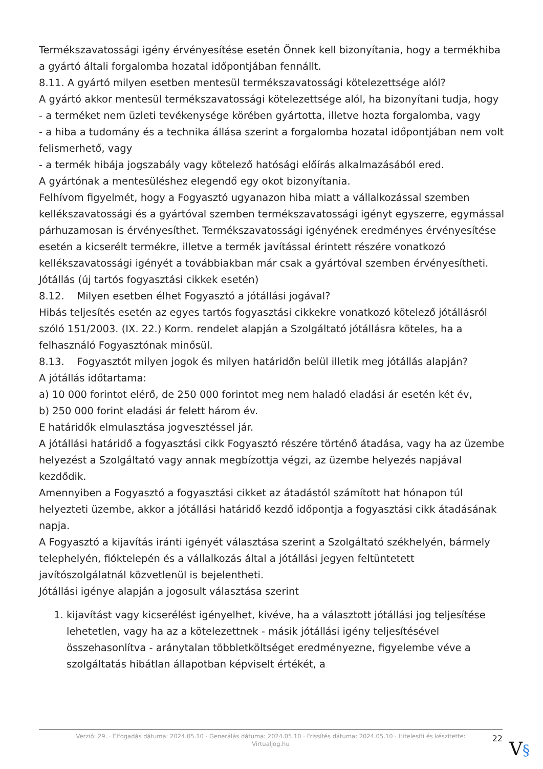Termékszavatossági igény érvényesítése esetén Önnek kell bizonyítania, hogy a termékhiba a gyártó általi forgalomba hozatal időpontjában fennállt.
8.11. A gyártó milyen esetben mentesül termékszavatossági kötelezettsége alól?
A gyártó akkor mentesül termékszavatossági kötelezettsége alól, ha bizonyítani tudja, hogy
- a terméket nem üzleti tevékenysége körében gyártotta, illetve hozta forgalomba, vagy
- a hiba a tudomány és a technika állása szerint a forgalomba hozatal időpontjában nem volt felismerhető, vagy
- a termék hibája jogszabály vagy kötelező hatósági előírás alkalmazásából ered.
A gyártónak a mentesüléshez elegendő egy okot bizonyítania.
Felhívom figyelmét, hogy a Fogyasztó ugyanazon hiba miatt a vállalkozással szemben kellékszavatossági és a gyártóval szemben termékszavatossági igényt egyszerre, egymással párhuzamosan is érvényesíthet. Termékszavatossági igényének eredményes érvényesítése esetén a kicserélt termékre, illetve a termék javítással érintett részére vonatkozó kellékszavatossági igényét a továbbiakban már csak a gyártóval szemben érvényesítheti.
Jótállás (új tartós fogyasztási cikkek esetén)
8.12. Milyen esetben élhet Fogyasztó a jótállási jogával?
Hibás teljesítés esetén az egyes tartós fogyasztási cikkekre vonatkozó kötelező jótállásról szóló 151/2003. (IX. 22.) Korm. rendelet alapján a Szolgáltató jótállásra köteles, ha a felhasználó Fogyasztónak minősül.
8.13. Fogyasztót milyen jogok és milyen határidőn belül illetik meg jótállás alapján?
A jótállás időtartama:
a) 10 000 forintot elérő, de 250 000 forintot meg nem haladó eladási ár esetén két év,
b) 250 000 forint eladási ár felett három év.
E határidők elmulasztása jogvesztéssel jár.
A jótállási határidő a fogyasztási cikk Fogyasztó részére történő átadása, vagy ha az üzembe helyezést a Szolgáltató vagy annak megbízottja végzi, az üzembe helyezés napjával kezdődik.
Amennyiben a Fogyasztó a fogyasztási cikket az átadástól számított hat hónapon túl helyezteti üzembe, akkor a jótállási határidő kezdő időpontja a fogyasztási cikk átadásának napja.
A Fogyasztó a kijavítás iránti igényét választása szerint a Szolgáltató székhelyén, bármely telephelyén, fióktelepén és a vállalkozás által a jótállási jegyen feltüntetett javítószolgálatnál közvetlenül is bejelentheti.
Jótállási igénye alapján a jogosult választása szerint
1. kijavítást vagy kicserélést igényelhet, kivéve, ha a választott jótállási jog teljesítése lehetetlen, vagy ha az a kötelezettnek - másik jótállási igény teljesítésével összehasonlítva - aránytalan többletköltséget eredményezne, figyelembe véve a szolgáltatás hibátlan állapotban képviselt értékét, a
Verzió: 29. · Elfogadás dátuma: 2024.05.10 · Generálás dátuma: 2024.05.10 · Frissítés dátuma: 2024.05.10 · Hitelesíti és készítette: Virtualjog.hu
22
V§